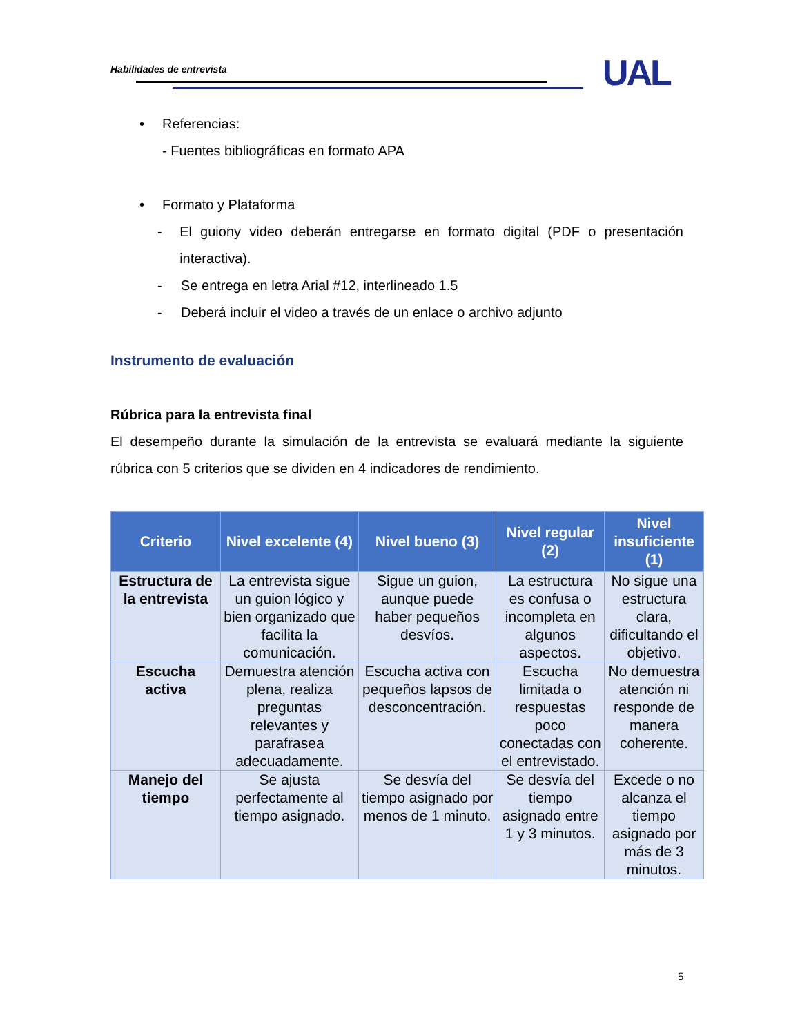Habilidades de entrevista UAL
• Referencias:
- Fuentes bibliográficas en formato APA
• Formato y Plataforma
- El guiony video deberán entregarse en formato digital (PDF o presentación interactiva).
- Se entrega en letra Arial #12, interlineado 1.5
- Deberá incluir el video a través de un enlace o archivo adjunto
Instrumento de evaluación
Rúbrica para la entrevista final
El desempeño durante la simulación de la entrevista se evaluará mediante la siguiente rúbrica con 5 criterios que se dividen en 4 indicadores de rendimiento.
| Criterio | Nivel excelente (4) | Nivel bueno (3) | Nivel regular (2) | Nivel insuficiente (1) |
| --- | --- | --- | --- | --- |
| Estructura de la entrevista | La entrevista sigue un guion lógico y bien organizado que facilita la comunicación. | Sigue un guion, aunque puede haber pequeños desvíos. | La estructura es confusa o incompleta en algunos aspectos. | No sigue una estructura clara, dificultando el objetivo. |
| Escucha activa | Demuestra atención plena, realiza preguntas relevantes y parafrasea adecuadamente. | Escucha activa con pequeños lapsos de desconcentración. | Escucha limitada o respuestas poco conectadas con el entrevistado. | No demuestra atención ni responde de manera coherente. |
| Manejo del tiempo | Se ajusta perfectamente al tiempo asignado. | Se desvía del tiempo asignado por menos de 1 minuto. | Se desvía del tiempo asignado entre 1 y 3 minutos. | Excede o no alcanza el tiempo asignado por más de 3 minutos. |
5